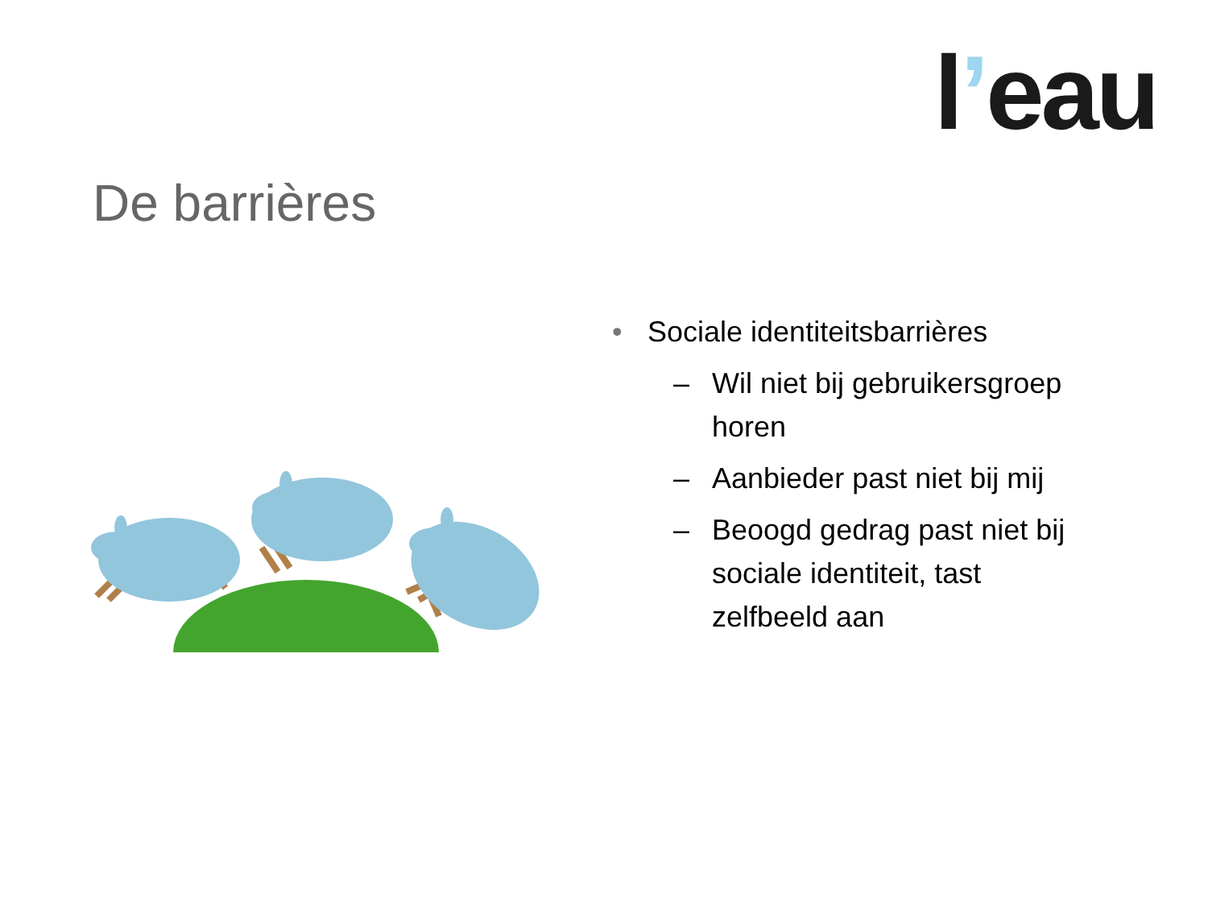l’eau
De barrières
• Sociale identiteitsbarrières
– Wil niet bij gebruikersgroep horen
– Aanbieder past niet bij mij
– Beoogd gedrag past niet bij sociale identiteit, tast zelfbeeld aan